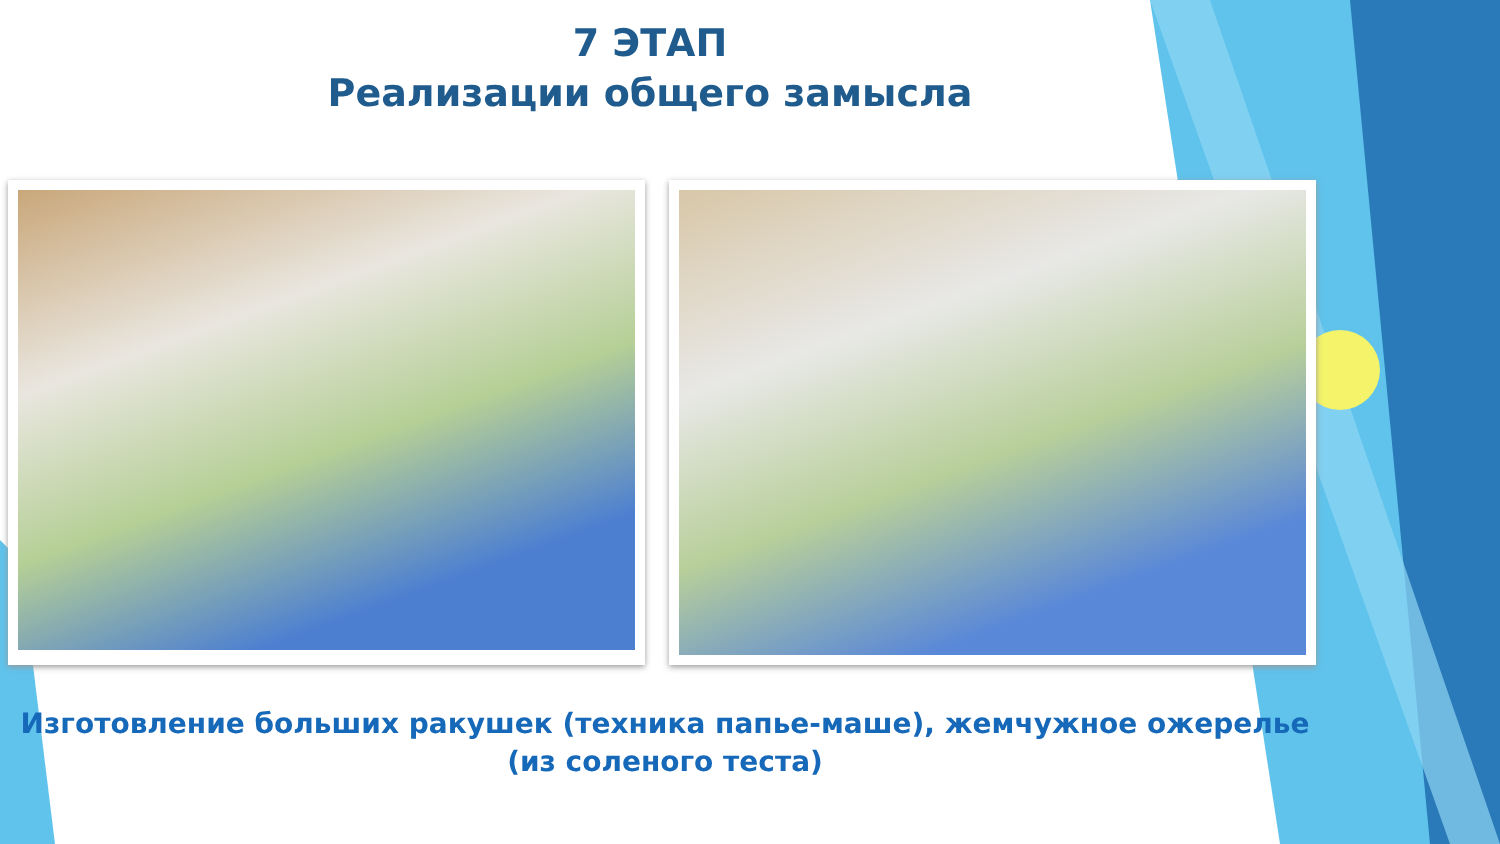7 ЭТАП
Реализации общего замысла
Изготовление больших ракушек (техника папье-маше), жемчужное ожерелье (из соленого теста)